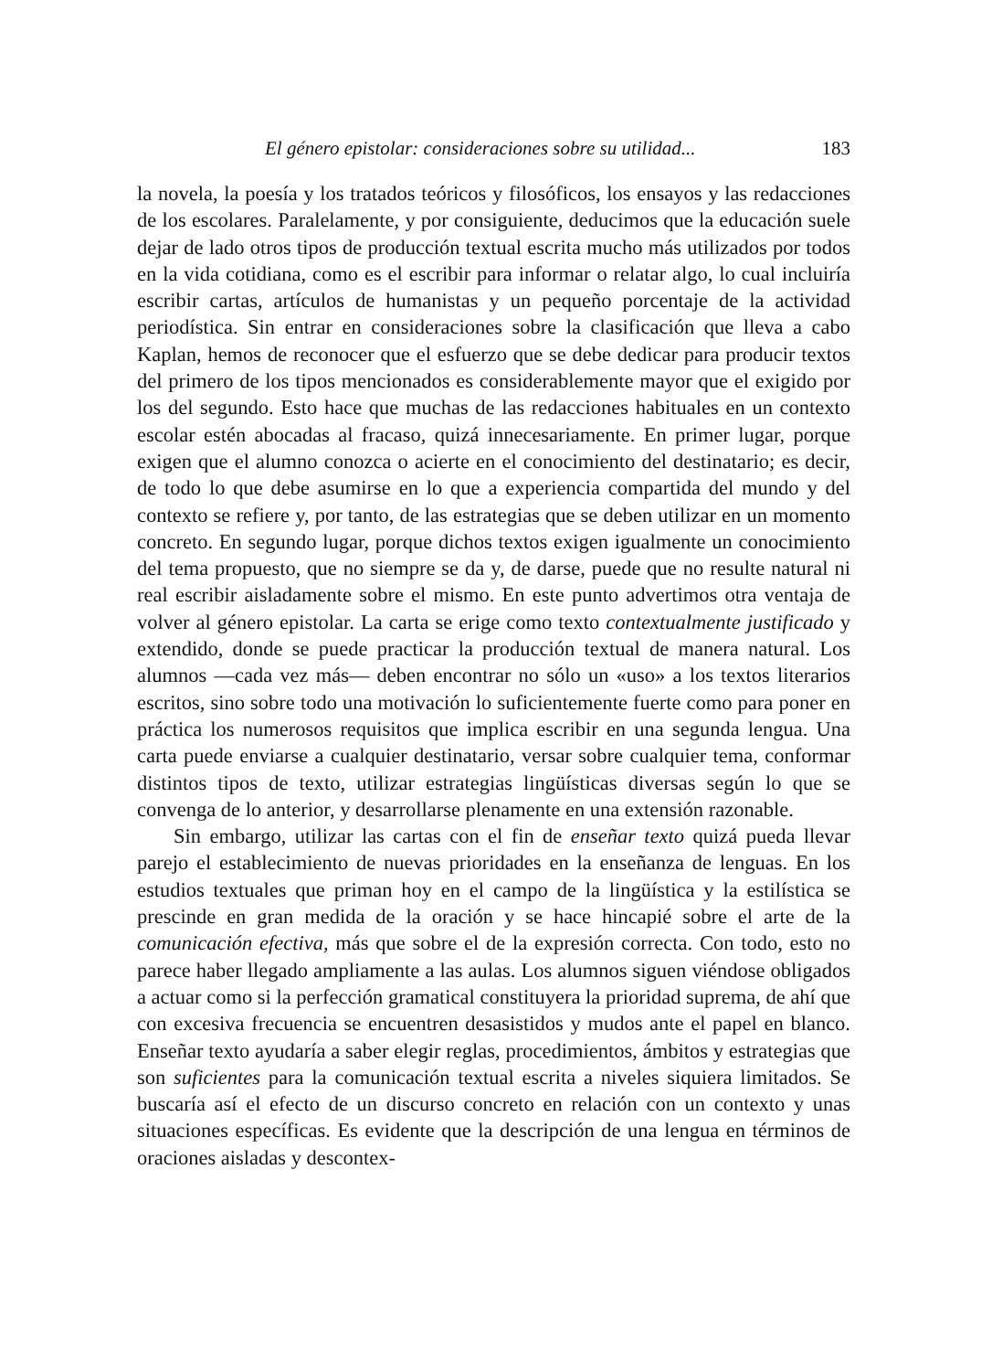El género epistolar: consideraciones sobre su utilidad... 183
la novela, la poesía y los tratados teóricos y filosóficos, los ensayos y las redacciones de los escolares. Paralelamente, y por consiguiente, deducimos que la educación suele dejar de lado otros tipos de producción textual escrita mucho más utilizados por todos en la vida cotidiana, como es el escribir para informar o relatar algo, lo cual incluiría escribir cartas, artículos de humanistas y un pequeño porcentaje de la actividad periodística. Sin entrar en consideraciones sobre la clasificación que lleva a cabo Kaplan, hemos de reconocer que el esfuerzo que se debe dedicar para producir textos del primero de los tipos mencionados es considerablemente mayor que el exigido por los del segundo. Esto hace que muchas de las redacciones habituales en un contexto escolar estén abocadas al fracaso, quizá innecesariamente. En primer lugar, porque exigen que el alumno conozca o acierte en el conocimiento del destinatario; es decir, de todo lo que debe asumirse en lo que a experiencia compartida del mundo y del contexto se refiere y, por tanto, de las estrategias que se deben utilizar en un momento concreto. En segundo lugar, porque dichos textos exigen igualmente un conocimiento del tema propuesto, que no siempre se da y, de darse, puede que no resulte natural ni real escribir aisladamente sobre el mismo. En este punto advertimos otra ventaja de volver al género epistolar. La carta se erige como texto contextualmente justificado y extendido, donde se puede practicar la producción textual de manera natural. Los alumnos —cada vez más— deben encontrar no sólo un «uso» a los textos literarios escritos, sino sobre todo una motivación lo suficientemente fuerte como para poner en práctica los numerosos requisitos que implica escribir en una segunda lengua. Una carta puede enviarse a cualquier destinatario, versar sobre cualquier tema, conformar distintos tipos de texto, utilizar estrategias lingüísticas diversas según lo que se convenga de lo anterior, y desarrollarse plenamente en una extensión razonable.
Sin embargo, utilizar las cartas con el fin de enseñar texto quizá pueda llevar parejo el establecimiento de nuevas prioridades en la enseñanza de lenguas. En los estudios textuales que priman hoy en el campo de la lingüística y la estilística se prescinde en gran medida de la oración y se hace hincapié sobre el arte de la comunicación efectiva, más que sobre el de la expresión correcta. Con todo, esto no parece haber llegado ampliamente a las aulas. Los alumnos siguen viéndose obligados a actuar como si la perfección gramatical constituyera la prioridad suprema, de ahí que con excesiva frecuencia se encuentren desasistidos y mudos ante el papel en blanco. Enseñar texto ayudaría a saber elegir reglas, procedimientos, ámbitos y estrategias que son suficientes para la comunicación textual escrita a niveles siquiera limitados. Se buscaría así el efecto de un discurso concreto en relación con un contexto y unas situaciones específicas. Es evidente que la descripción de una lengua en términos de oraciones aisladas y descontex-